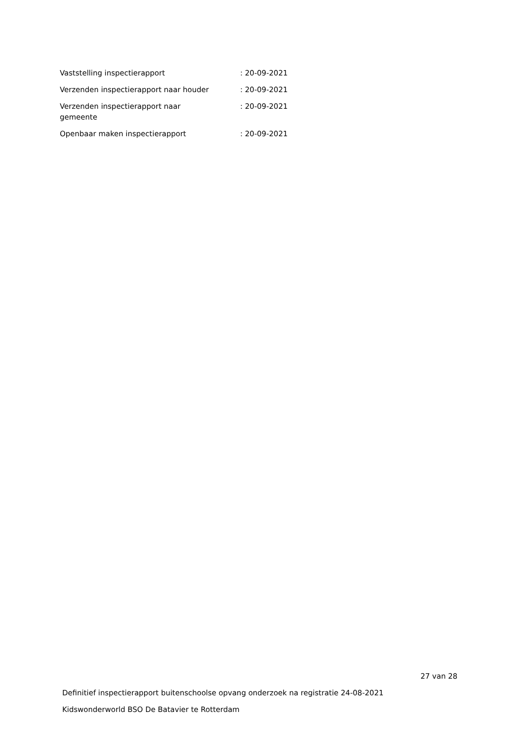| Vaststelling inspectierapport | : 20-09-2021 |
| Verzenden inspectierapport naar houder | : 20-09-2021 |
| Verzenden inspectierapport naar gemeente | : 20-09-2021 |
| Openbaar maken inspectierapport | : 20-09-2021 |
27 van 28
Definitief inspectierapport buitenschoolse opvang onderzoek na registratie 24-08-2021
Kidswonderworld BSO De Batavier te Rotterdam